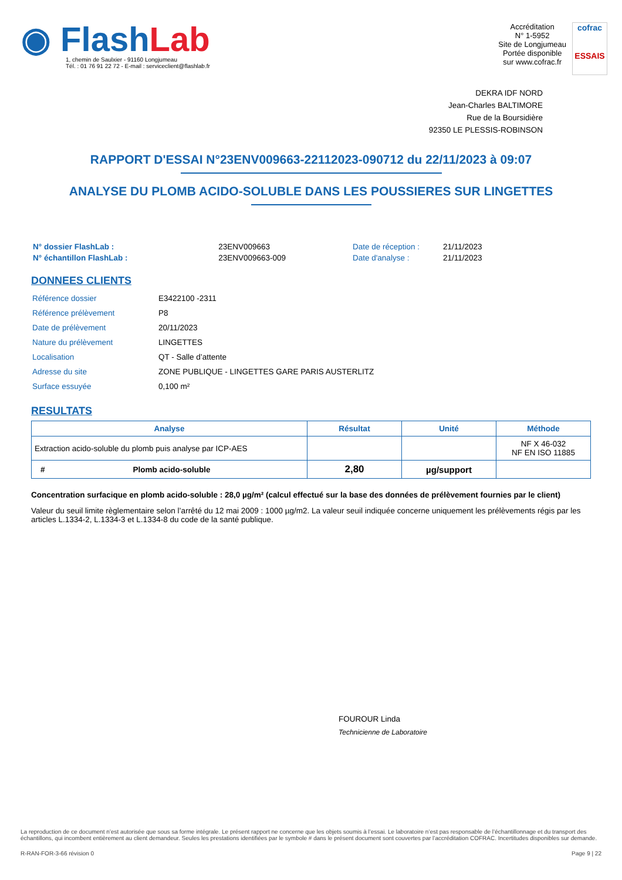◉ Flash Lab
1, chemin de Saulxier - 91160 Longjumeau
Tél. : 01 76 91 22 72 - E-mail : serviceclient@flashlab.fr
Accréditation
N° 1-5952
Site de Longjumeau
Portée disponible
sur www.cofrac.fr
cofrac
ESSAIS
DEKRA IDF NORD
Jean-Charles BALTIMORE
Rue de la Boursidière
92350 LE PLESSIS-ROBINSON
RAPPORT D'ESSAI N°23ENV009663-22112023-090712 du 22/11/2023 à 09:07
ANALYSE DU PLOMB ACIDO-SOLUBLE DANS LES POUSSIERES SUR LINGETTES
| N° dossier FlashLab : | 23ENV009663 |
| N° échantillon FlashLab : | 23ENV009663-009 |
| Date de réception : | 21/11/2023 |
| Date d'analyse : | 21/11/2023 |
DONNEES CLIENTS
| Référence dossier | E3422100 -2311 |
| Référence prélèvement | P8 |
| Date de prélèvement | 20/11/2023 |
| Nature du prélèvement | LINGETTES |
| Localisation | QT - Salle d’attente |
| Adresse du site | ZONE PUBLIQUE - LINGETTES GARE PARIS AUSTERLITZ |
| Surface essuyée | 0,100 m² |
RESULTATS
| Analyse | Résultat | Unité | Méthode |
| --- | --- | --- | --- |
| Extraction acido-soluble du plomb puis analyse par ICP-AES | | | NF X 46-032 NF EN ISO 11885 |
| # Plomb acido-soluble | 2,80 | µg/support | |
Concentration surfacique en plomb acido-soluble : 28,0 µg/m² (calcul effectué sur la base des données de prélèvement fournies par le client)
Valeur du seuil limite règlementaire selon l’arrêté du 12 mai 2009 : 1000 µg/m2. La valeur seuil indiquée concerne uniquement les prélèvements régis par les articles L.1334-2, L.1334-3 et L.1334-8 du code de la santé publique.
FOUROUR Linda
Technicienne de Laboratoire
La reproduction de ce document n’est autorisée que sous sa forme intégrale. Le présent rapport ne concerne que les objets soumis à l’essai. Le laboratoire n’est pas responsable de l’échantillonnage et du transport des échantillons, qui incombent entièrement au client demandeur. Seules les prestations identifiées par le symbole # dans le présent document sont couvertes par l’accréditation COFRAC. Incertitudes disponibles sur demande.
R-RAN-FOR-3-66 révision 0 Page 9 | 22